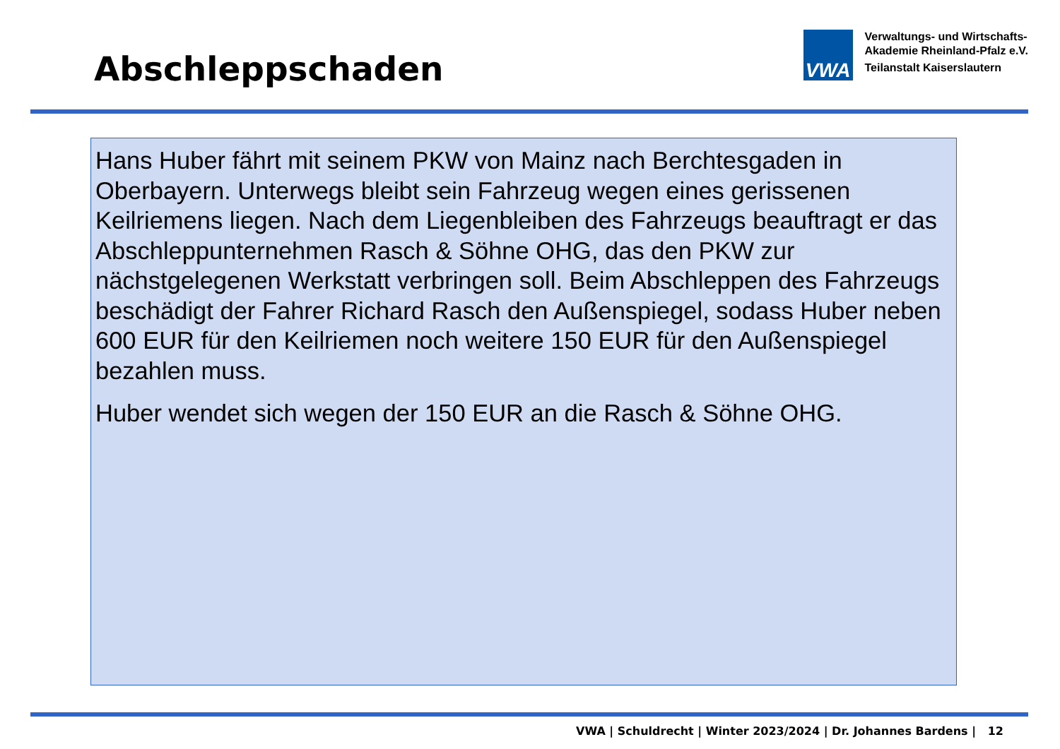Abschleppschaden
VWA
Verwaltungs- und Wirtschafts-
Akademie Rheinland-Pfalz e.V.
Teilanstalt Kaiserslautern
Hans Huber fährt mit seinem PKW von Mainz nach Berchtesgaden in Oberbayern. Unterwegs bleibt sein Fahrzeug wegen eines gerissenen Keilriemens liegen. Nach dem Liegenbleiben des Fahrzeugs beauftragt er das Abschleppunternehmen Rasch & Söhne OHG, das den PKW zur nächstgelegenen Werkstatt verbringen soll. Beim Abschleppen des Fahrzeugs beschädigt der Fahrer Richard Rasch den Außenspiegel, sodass Huber neben 600 EUR für den Keilriemen noch weitere 150 EUR für den Außenspiegel bezahlen muss.
Huber wendet sich wegen der 150 EUR an die Rasch & Söhne OHG.
VWA | Schuldrecht | Winter 2023/2024 | Dr. Johannes Bardens | 12